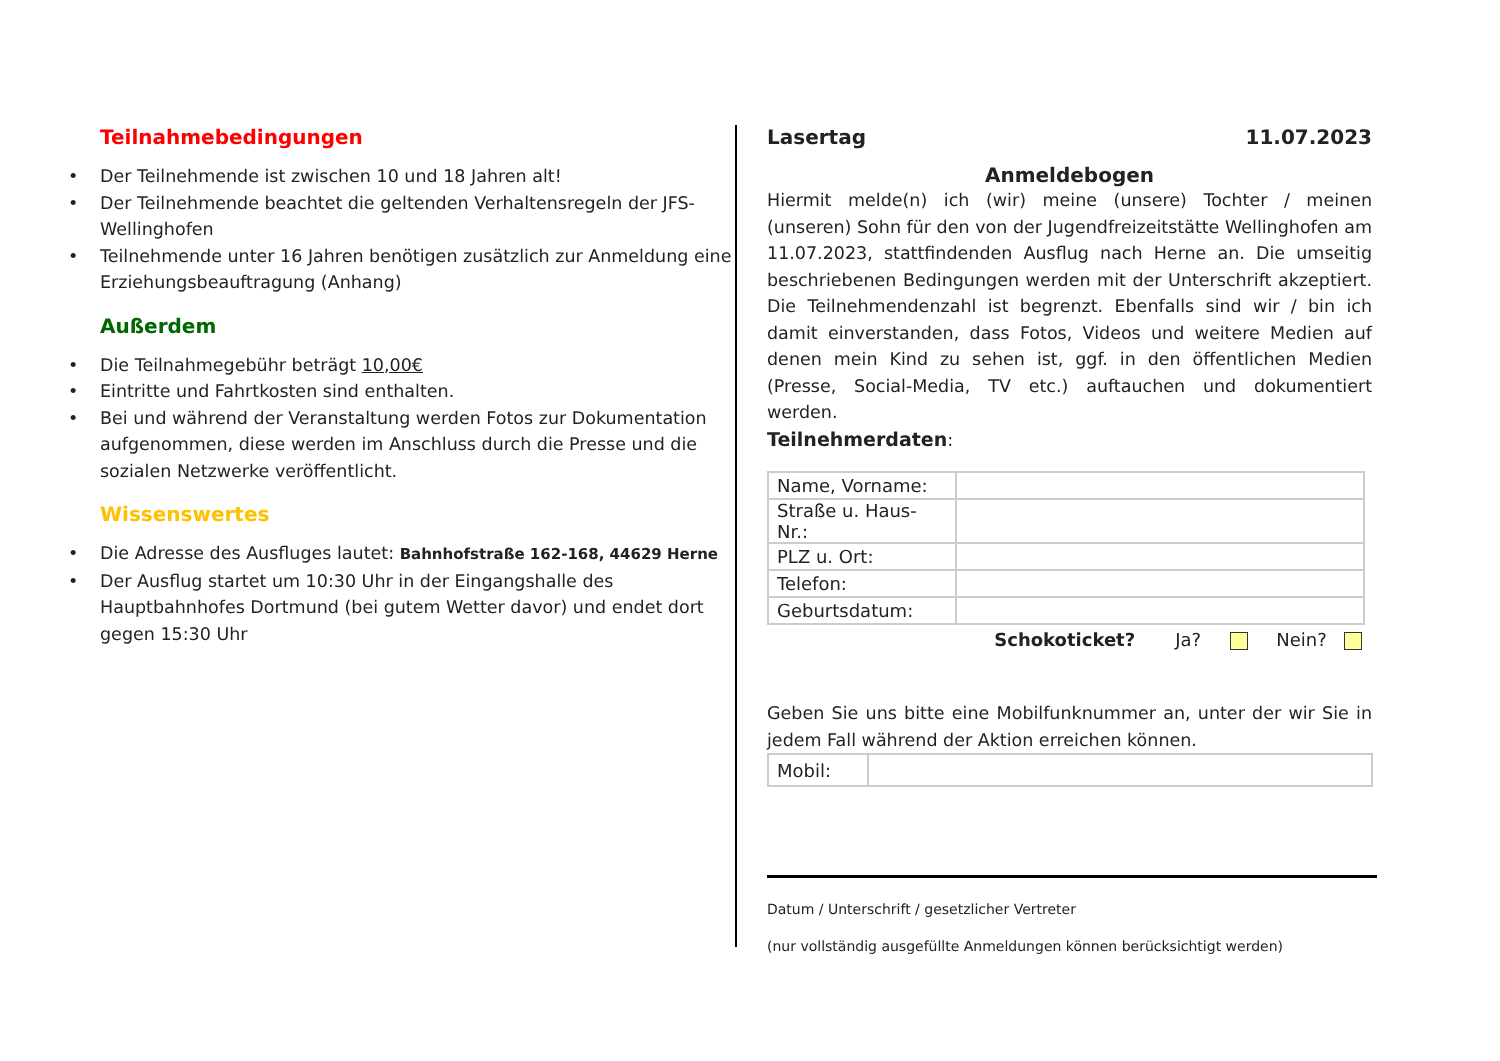Teilnahmebedingungen
• Der Teilnehmende ist zwischen 10 und 18 Jahren alt!
• Der Teilnehmende beachtet die geltenden Verhaltensregeln der JFS-Wellinghofen
• Teilnehmende unter 16 Jahren benötigen zusätzlich zur Anmeldung eine Erziehungsbeauftragung (Anhang)
Außerdem
• Die Teilnahmegebühr beträgt 10,00€
• Eintritte und Fahrtkosten sind enthalten.
• Bei und während der Veranstaltung werden Fotos zur Dokumentation aufgenommen, diese werden im Anschluss durch die Presse und die sozialen Netzwerke veröffentlicht.
Wissenswertes
• Die Adresse des Ausfluges lautet: Bahnhofstraße 162-168, 44629 Herne
• Der Ausflug startet um 10:30 Uhr in der Eingangshalle des Hauptbahnhofes Dortmund (bei gutem Wetter davor) und endet dort gegen 15:30 Uhr
Lasertag 11.07.2023
Anmeldebogen
Hiermit melde(n) ich (wir) meine (unsere) Tochter / meinen (unseren) Sohn für den von der Jugendfreizeitstätte Wellinghofen am 11.07.2023, stattfindenden Ausflug nach Herne an. Die umseitig beschriebenen Bedingungen werden mit der Unterschrift akzeptiert. Die Teilnehmendenzahl ist begrenzt. Ebenfalls sind wir / bin ich damit einverstanden, dass Fotos, Videos und weitere Medien auf denen mein Kind zu sehen ist, ggf. in den öffentlichen Medien (Presse, Social-Media, TV etc.) auftauchen und dokumentiert werden.
Teilnehmerdaten:
| Name, Vorname: | |
| Straße u. Haus-Nr.: | |
| PLZ u. Ort: | |
| Telefon: | |
| Geburtsdatum: | |
Schokoticket? Ja? Nein?
Geben Sie uns bitte eine Mobilfunknummer an, unter der wir Sie in jedem Fall während der Aktion erreichen können.
| Mobil: | |
Datum / Unterschrift / gesetzlicher Vertreter
(nur vollständig ausgefüllte Anmeldungen können berücksichtigt werden)